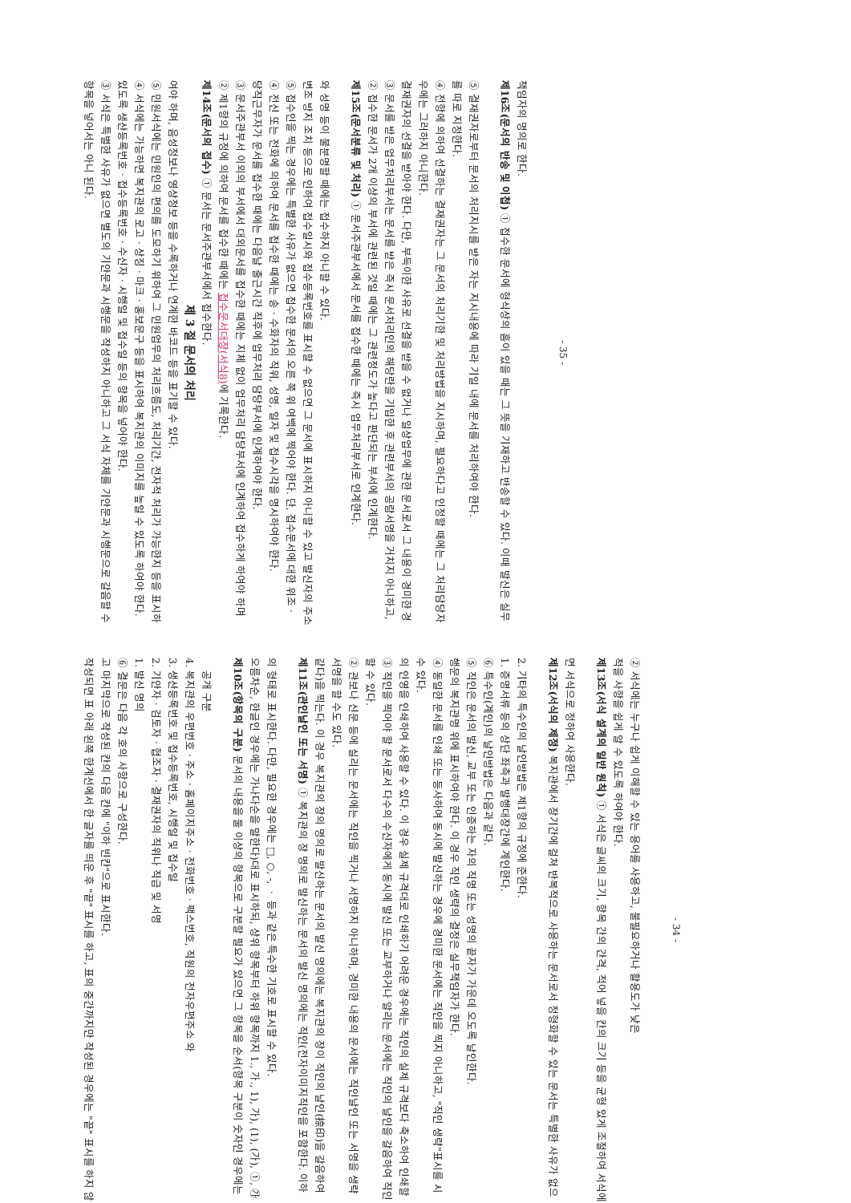작성되면 표 아래 왼쪽 한계선에서 한 글자를 띄운 후 "끝" 표시를 하고, 표의 중간까지만 작성된 경우에는 "끝" 표시를 하지 않고 마지막으로 작성된 칸의 다음 칸에 "이하 빈칸"으로 표시한다.
⑥ 결문은 다음 각 호의 사항으로 구성한다.
1. 발신 명의
2. 기안자ㆍ검토자ㆍ협조자ㆍ결재권자의 직위나 직급 및 서명
3. 생산등록번호 및 접수등록번호, 시행일 및 접수일
4. 복지관의 우편번호ㆍ주소ㆍ홈페이지주소ㆍ전화번호ㆍ팩스번호, 직원의 전자우편주소 와
공개 구분
제10조(항목의 구분) 문서의 내용을 둘 이상의 항목으로 구분할 필요가 있으면 그 항목을 순서(항목 구분이 숫자인 경우에는 오름차순, 한글인 경우에는 가나다순을 말한다)대로 표시하되, 상위 항목부터 하위 항목까지 1., 가., 1), 가), (1), (가), ①, ㉮의 형태로 표시한다. 다만, 필요한 경우에는 □, ○, -, ㆍ 등과 같은 특수한 기호로 표시할 수 있다.
제11조(관인날인 또는 서명) ① 복지관의 장 명의로 발신하는 문서의 발신 명의에는 직인(전자이미지직인을 포함한다. 이하 같다)을 찍는다. 이 경우 복지관의 장의 명의로 발신하는 문서의 발신 명의에는 복지관의 장이 직인의 날인(捺印)을 갈음하여 서명을 할 수도 있다.
② 관보나 신문 등에 실리는 문서에는 직인을 찍거나 서명하지 아니하며, 경미한 내용의 문서에는 직인날인 또는 서명을 생략할 수 있다.
③ 직인을 찍어야 할 문서로서 다수의 수신자에게 동시에 발신 또는 교부하거나 알리는 문서에는 직인의 날인을 갈음하여 직인의 인영을 인쇄하여 사용할 수 있다. 이 경우 실제 규격대로 인쇄하기 어려운 경우에는 직인의 실제 규격보다 축소하여 인쇄할 수 있다.
④ 동일한 문서를 인쇄 또는 등사하여 동시에 발신하는 경우에 경미한 문서에는 직인을 찍지 아니하고, "직인 생략"표시를 시행문의 복지관명 위에 표시하여야 한다. 이 경우 직인 생략의 결정은 실무책임자가 한다.
⑤ 직인은 문서의 발신, 교부 또는 인증하는 자의 직명 또는 성명의 끝자가 가운데 오도록 날인한다.
⑥ 특수인(계인)의 날인방법은 다음과 같다.
1. 증명서류 등의 상단 좌측과 발행대장간에 계인한다.
2. 기타의 특수인의 날인방법은 제1항의 규정에 준한다.
제12조(서식의 제정) 복지관에서 장기간에 걸쳐 반복적으로 사용하는 문서로서 정형화할 수 있는 문서는 특별한 사유가 없으면 서식으로 정하여 사용한다.
제13조(서식 설계의 일반 원칙) ① 서식은 글씨의 크기, 항목 간의 간격, 적어 넣을 칸의 크기 등을 균형 있게 조절하여 서식에 적을 사항을 쉽게 알 수 있도록 하여야 한다.
② 서식에는 누구나 쉽게 이해할 수 있는 용어를 사용하고, 불필요하거나 활용도가 낮은
- 34 -
항목을 넣어서는 아니 된다.
③ 서식은 특별한 사유가 없으면 별도의 기안문과 시행문을 작성하지 아니하고 그 서식 자체를 기안문과 시행문으로 갈음할 수 있도록 생산등록번호ㆍ접수등록번호ㆍ수신자ㆍ시행일 및 접수일 등의 항목을 넣어야 한다.
④ 서식에는 가능하면 복지관의 로고ㆍ상징ㆍ마크ㆍ홍보문구 등을 표시하여 복지관의 이미지를 높일 수 있도록 하여야 한다.
⑤ 민원서식에는 민원인의 편의를 도모하기 위하여 그 민원업무의 처리흐름도, 처리기간, 전자적 처리가 가능한지 등을 표시하여야 하며, 음성정보나 영상정보 등을 수록하거나 연계한 바코드 등을 표기할 수 있다.
제 3 절 문서의 처리
제14조(문서의 접수) ① 문서는 문서주관부서에서 접수한다.
② 제1항의 규정에 의하여 문서를 접수한 때에는 접수문서대장(서식8) 에 기록한다.
③ 문서주관부서 이외의 부서에서 대외문서를 접수한 때에는 지체 없이 업무처리 담당부서에 인계하여 접수하게 하여야 하며 당직근무자가 문서를 접수한 때에는 다음날 출근시간 직후에 업무처리 담당부서에 인계하여야 한다.
④ 전신 또는 전화에 의하여 문서를 접수한 때에는 송ㆍ수화자의 직위, 성명, 일자 및 접수시각을 명시하여야 한다.
⑤ 접수인을 찍는 경우에는 특별한 사유가 없으면 접수한 문서의 오른 쪽 위 여백에 찍어야 한다. 단, 접수문서에 대한 위조ㆍ변조 방지 조치 등으로 인하여 접수일시와 접수등록번호를 표시할 수 없으면 그 문서에 표시하지 아니할 수 있고 발신자의 주소와 성명 등이 불분명할 때에는 접수하지 아니할 수 있다.
제15조(문서분류 및 처리) ① 문서주관부서에서 문서를 접수한 때에는 즉시 업무처리부서로 인계한다.
② 접수한 문서가 2개 이상의 부서에 관련된 것일 때에는 그 관련정도가 높다고 판단되는 부서에 인계한다.
③ 문서를 받은 업무처리부서는 문서를 받은 즉시 문서처리인의 해당란을 기입한 후 관련부서의 공람서명을 거치지 아니하고, 결재권자의 선결을 받아야 한다. 다만, 부득이한 사유로 선결을 받을 수 없거나 일상업무에 관한 문서로서 그 내용이 경미한 경우에는 그러하지 아니한다.
④ 전항에 의하여 선결하는 결재권자는 그 문서의 처리기한 및 처리방법을 지시하며, 필요하다고 인정할 때에는 그 처리담당자를 따로 지정한다.
⑤ 결재권자로부터 문서의 처리지시를 받은 자는 지시내용에 따라 기일 내에 문서를 처리하여야 한다.
제16조(문서의 반송 및 이첩) ① 접수한 문서에 형식상의 흠이 있을 때는 그 뜻을 기재하고 반송할 수 있다. 이때 발신은 실무책임자의 명의로 한다.
- 35 -